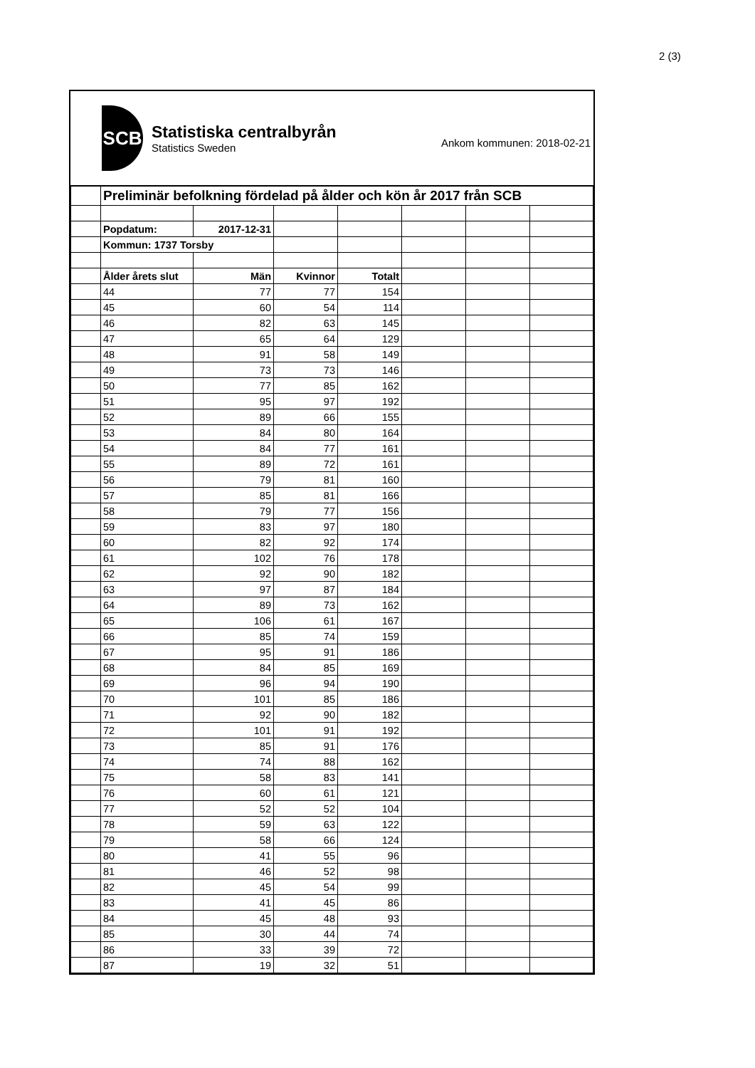2 (3)
SCB
Statistiska centralbyrån
Statistics Sweden
Ankom kommunen: 2018-02-21
| | Preliminär befolkning fördelad på ålder och kön år 2017 från SCB | | | | | | |
| | Popdatum: | 2017-12-31 | | | | | |
| | Kommun: 1737 Torsby | | | | | | |
| | Ålder årets slut | Män | Kvinnor | Totalt | | | |
| | 44 | 77 | 77 | 154 | | | |
| | 45 | 60 | 54 | 114 | | | |
| | 46 | 82 | 63 | 145 | | | |
| | 47 | 65 | 64 | 129 | | | |
| | 48 | 91 | 58 | 149 | | | |
| | 49 | 73 | 73 | 146 | | | |
| | 50 | 77 | 85 | 162 | | | |
| | 51 | 95 | 97 | 192 | | | |
| | 52 | 89 | 66 | 155 | | | |
| | 53 | 84 | 80 | 164 | | | |
| | 54 | 84 | 77 | 161 | | | |
| | 55 | 89 | 72 | 161 | | | |
| | 56 | 79 | 81 | 160 | | | |
| | 57 | 85 | 81 | 166 | | | |
| | 58 | 79 | 77 | 156 | | | |
| | 59 | 83 | 97 | 180 | | | |
| | 60 | 82 | 92 | 174 | | | |
| | 61 | 102 | 76 | 178 | | | |
| | 62 | 92 | 90 | 182 | | | |
| | 63 | 97 | 87 | 184 | | | |
| | 64 | 89 | 73 | 162 | | | |
| | 65 | 106 | 61 | 167 | | | |
| | 66 | 85 | 74 | 159 | | | |
| | 67 | 95 | 91 | 186 | | | |
| | 68 | 84 | 85 | 169 | | | |
| | 69 | 96 | 94 | 190 | | | |
| | 70 | 101 | 85 | 186 | | | |
| | 71 | 92 | 90 | 182 | | | |
| | 72 | 101 | 91 | 192 | | | |
| | 73 | 85 | 91 | 176 | | | |
| | 74 | 74 | 88 | 162 | | | |
| | 75 | 58 | 83 | 141 | | | |
| | 76 | 60 | 61 | 121 | | | |
| | 77 | 52 | 52 | 104 | | | |
| | 78 | 59 | 63 | 122 | | | |
| | 79 | 58 | 66 | 124 | | | |
| | 80 | 41 | 55 | 96 | | | |
| | 81 | 46 | 52 | 98 | | | |
| | 82 | 45 | 54 | 99 | | | |
| | 83 | 41 | 45 | 86 | | | |
| | 84 | 45 | 48 | 93 | | | |
| | 85 | 30 | 44 | 74 | | | |
| | 86 | 33 | 39 | 72 | | | |
| | 87 | 19 | 32 | 51 | | | |